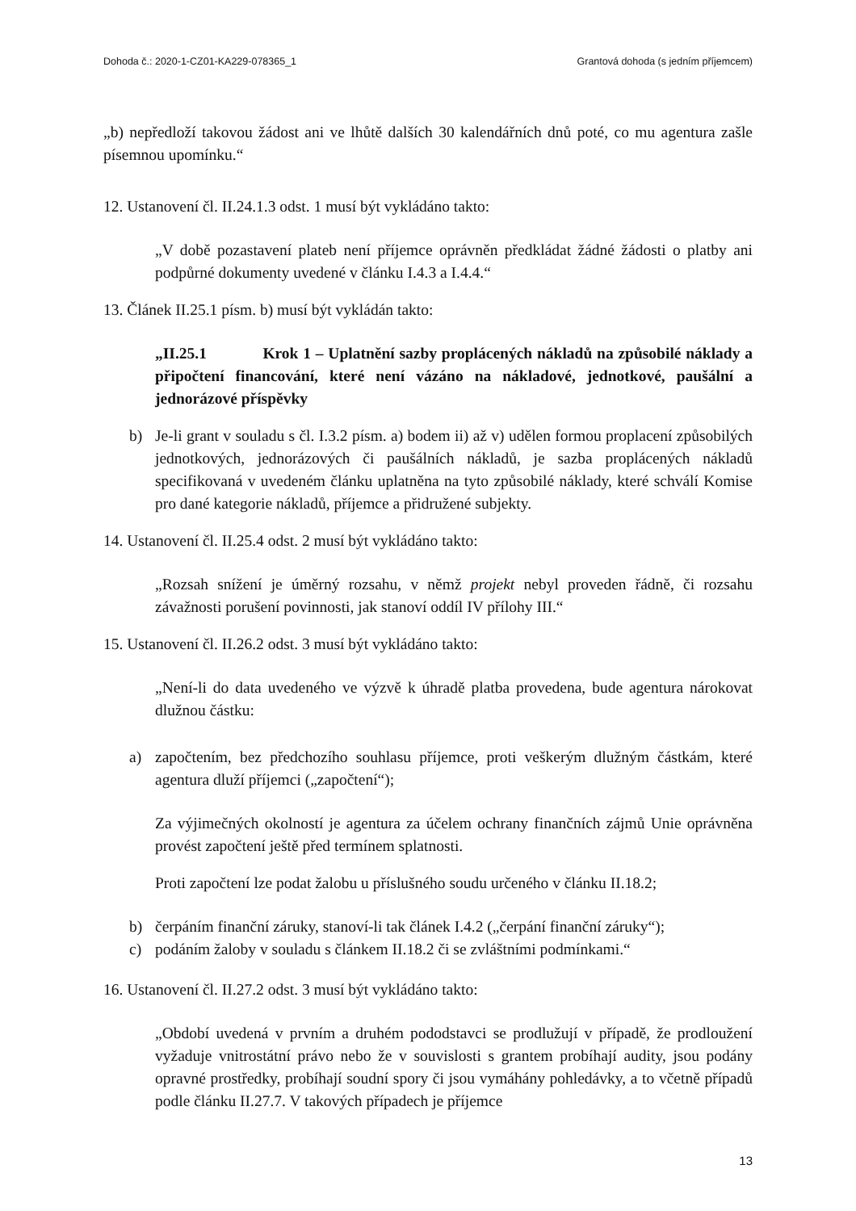Dohoda č.: 2020-1-CZ01-KA229-078365_1 Grantová dohoda (s jedním příjemcem)
„b) nepředloží takovou žádost ani ve lhůtě dalších 30 kalendářních dnů poté, co mu agentura zašle písemnou upomínku.“
12. Ustanovení čl. II.24.1.3 odst. 1 musí být vykládáno takto:
„V době pozastavení plateb není příjemce oprávněn předkládat žádné žádosti o platby ani podpůrné dokumenty uvedené v článku I.4.3 a I.4.4.“
13. Článek II.25.1 písm. b) musí být vykládán takto:
„II.25.1 Krok 1 – Uplatnění sazby proplácených nákladů na způsobilé náklady a připočtení financování, které není vázáno na nákladové, jednotkové, paušální a jednorázové příspěvky
b) Je-li grant v souladu s čl. I.3.2 písm. a) bodem ii) až v) udělen formou proplacení způsobilých jednotkových, jednorázových či paušálních nákladů, je sazba proplácených nákladů specifikovaná v uvedeném článku uplatněna na tyto způsobilé náklady, které schválí Komise pro dané kategorie nákladů, příjemce a přidružené subjekty.
14. Ustanovení čl. II.25.4 odst. 2 musí být vykládáno takto:
„Rozsah snížení je úměrný rozsahu, v němž projekt nebyl proveden řádně, či rozsahu závažnosti porušení povinnosti, jak stanoví oddíl IV přílohy III.“
15. Ustanovení čl. II.26.2 odst. 3 musí být vykládáno takto:
„Není-li do data uvedeného ve výzvě k úhradě platba provedena, bude agentura nárokovat dlužnou částku:
a) započtením, bez předchozího souhlasu příjemce, proti veškerým dlužným částkám, které agentura dluží příjemci („započtení“);
Za výjimečných okolností je agentura za účelem ochrany finančních zájmů Unie oprávněna provést započtení ještě před termínem splatnosti.
Proti započtení lze podat žalobu u příslušného soudu určeného v článku II.18.2;
b) čerpáním finanční záruky, stanoví-li tak článek I.4.2 („čerpání finanční záruky“);
c) podáním žaloby v souladu s článkem II.18.2 či se zvláštními podmínkami.“
16. Ustanovení čl. II.27.2 odst. 3 musí být vykládáno takto:
„Období uvedená v prvním a druhém pododstavci se prodlužují v případě, že prodloužení vyžaduje vnitrostátní právo nebo že v souvislosti s grantem probíhají audity, jsou podány opravné prostředky, probíhají soudní spory či jsou vymáhány pohledávky, a to včetně případů podle článku II.27.7. V takových případech je příjemce
13